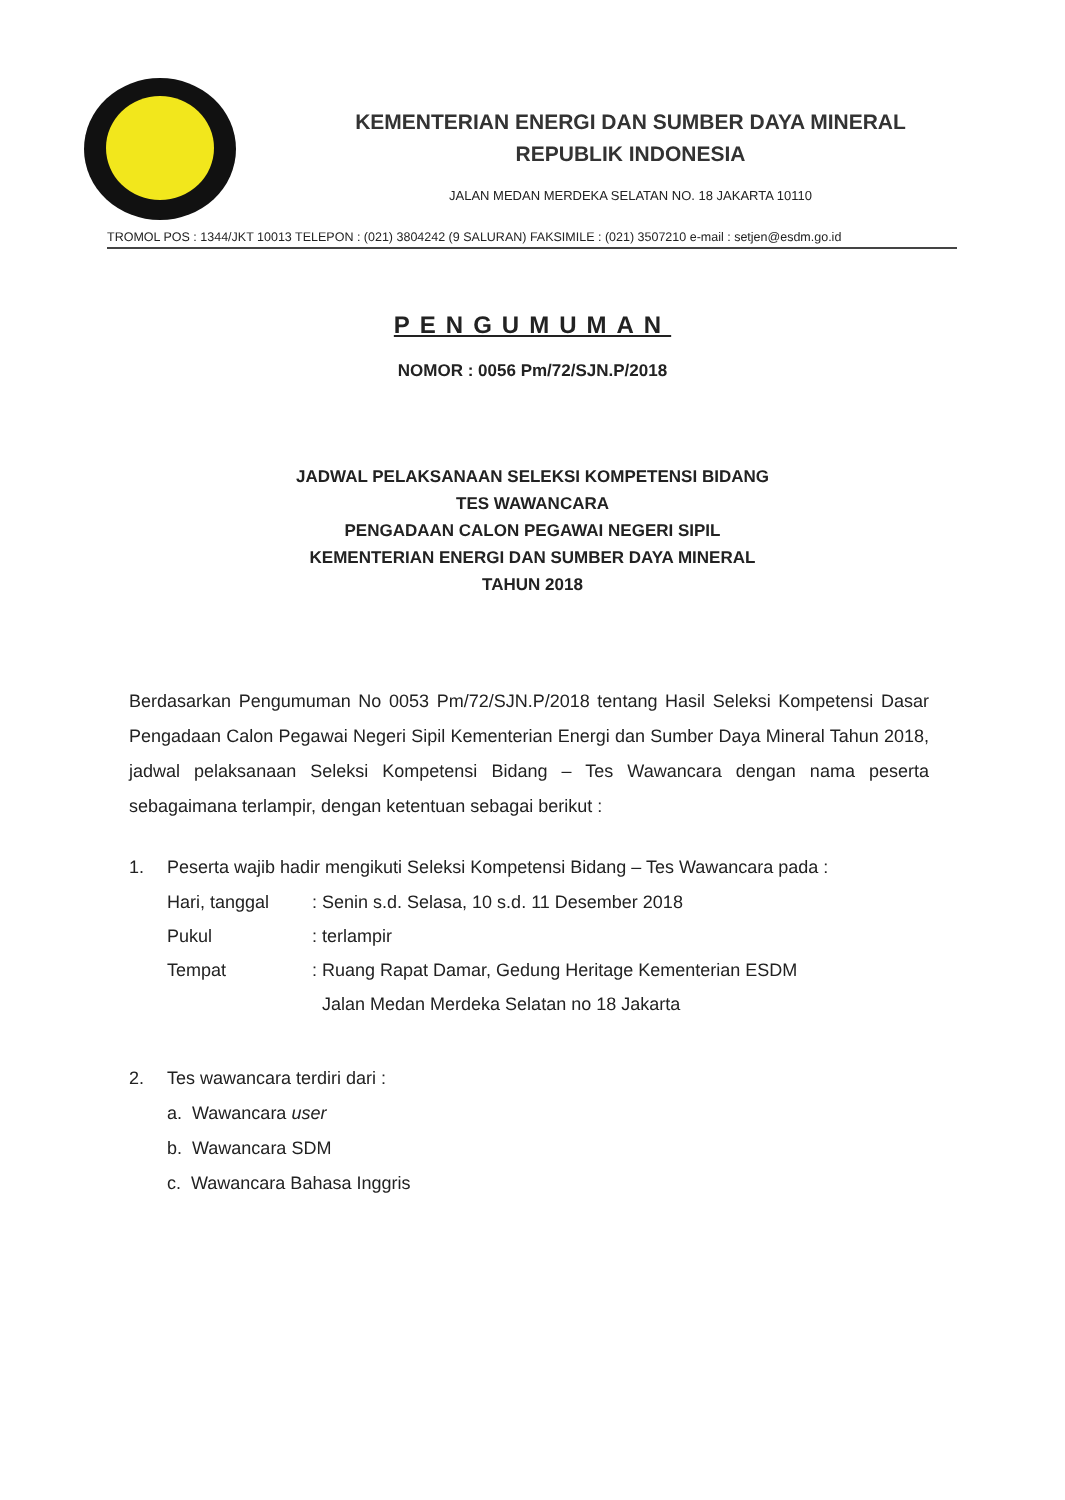KEMENTERIAN ENERGI DAN SUMBER DAYA MINERAL
REPUBLIK INDONESIA
JALAN MEDAN MERDEKA SELATAN NO. 18 JAKARTA 10110
TROMOL POS : 1344/JKT 10013 TELEPON : (021) 3804242 (9 SALURAN) FAKSIMILE : (021) 3507210 e-mail : setjen@esdm.go.id
PENGUMUMAN
NOMOR : 0056 Pm/72/SJN.P/2018
JADWAL PELAKSANAAN SELEKSI KOMPETENSI BIDANG
TES WAWANCARA
PENGADAAN CALON PEGAWAI NEGERI SIPIL
KEMENTERIAN ENERGI DAN SUMBER DAYA MINERAL
TAHUN 2018
Berdasarkan Pengumuman No 0053 Pm/72/SJN.P/2018 tentang Hasil Seleksi Kompetensi Dasar Pengadaan Calon Pegawai Negeri Sipil Kementerian Energi dan Sumber Daya Mineral Tahun 2018, jadwal pelaksanaan Seleksi Kompetensi Bidang – Tes Wawancara dengan nama peserta sebagaimana terlampir, dengan ketentuan sebagai berikut :
1. Peserta wajib hadir mengikuti Seleksi Kompetensi Bidang – Tes Wawancara pada :
| Hari, tanggal | : Senin s.d. Selasa, 10 s.d. 11 Desember 2018 |
| Pukul | : terlampir |
| Tempat | : Ruang Rapat Damar, Gedung Heritage Kementerian ESDM Jalan Medan Merdeka Selatan no 18 Jakarta |
2. Tes wawancara terdiri dari :
a. Wawancara user
b. Wawancara SDM
c. Wawancara Bahasa Inggris